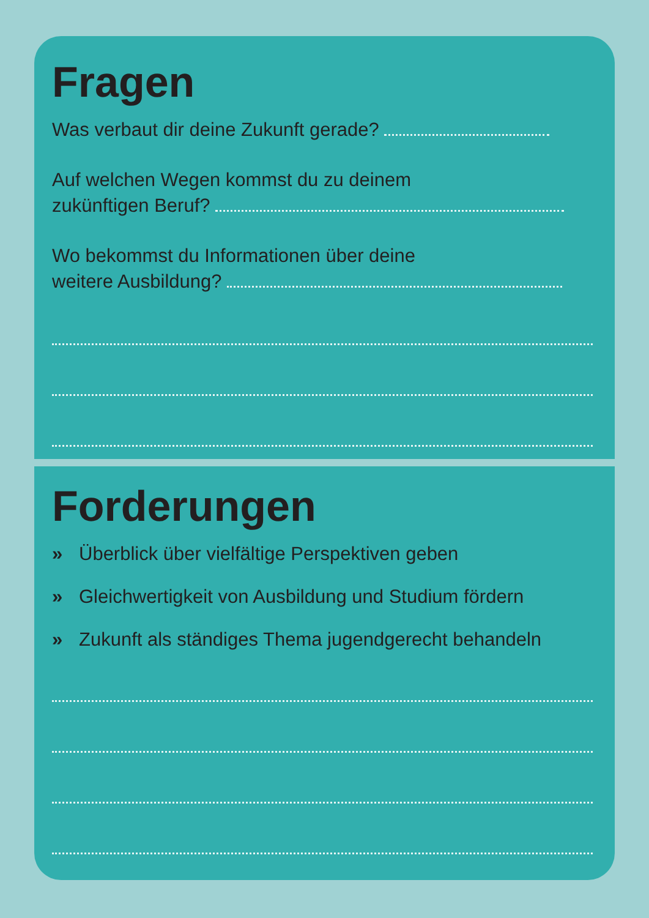Fragen
Was verbaut dir deine Zukunft gerade?
Auf welchen Wegen kommst du zu deinem
zukünftigen Beruf?
Wo bekommst du Informationen über deine
weitere Ausbildung?
Forderungen
» Überblick über vielfältige Perspektiven geben
» Gleichwertigkeit von Ausbildung und Studium fördern
» Zukunft als ständiges Thema jugendgerecht behandeln